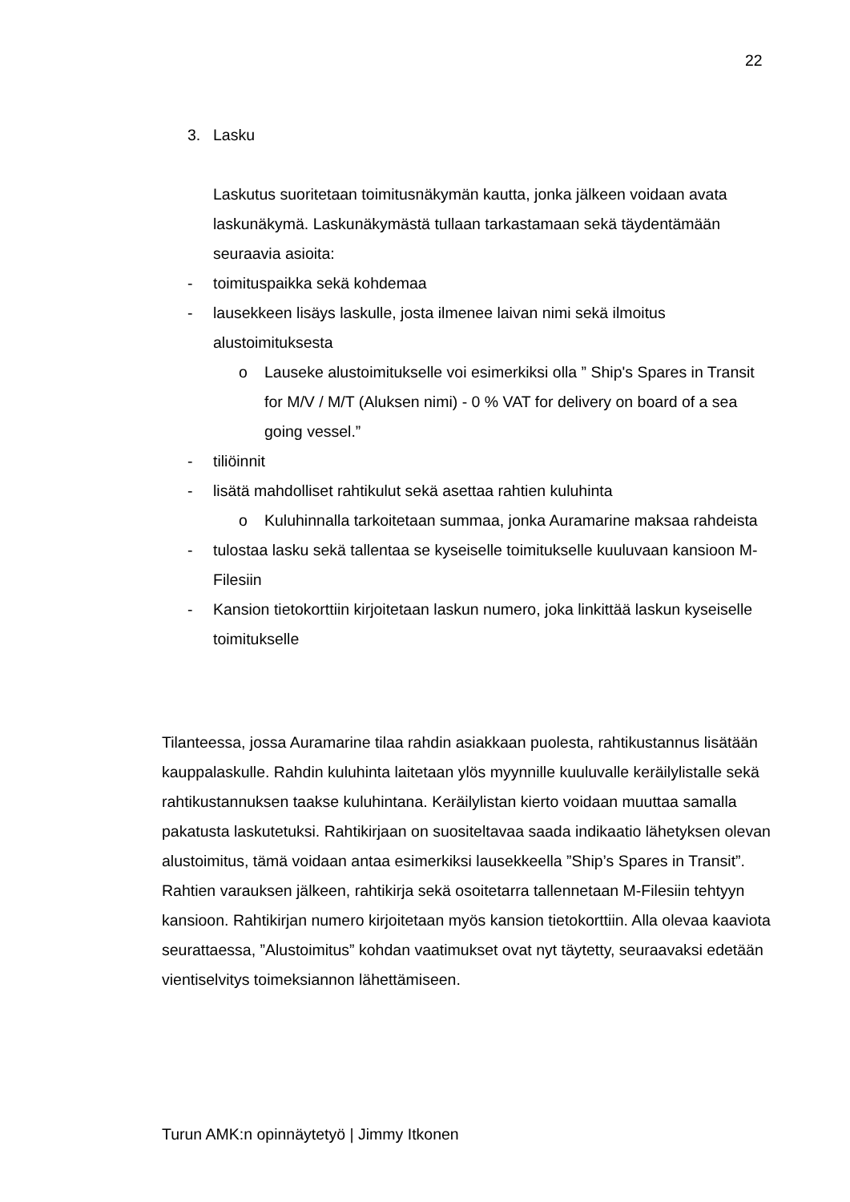22
3. Lasku
Laskutus suoritetaan toimitusnäkymän kautta, jonka jälkeen voidaan avata laskunäkymä. Laskunäkymästä tullaan tarkastamaan sekä täydentämään seuraavia asioita:
- toimituspaikka sekä kohdemaa
- lausekkeen lisäys laskulle, josta ilmenee laivan nimi sekä ilmoitus alustoimituksesta
o Lauseke alustoimitukselle voi esimerkiksi olla ” Ship's Spares in Transit for M/V / M/T (Aluksen nimi) - 0 % VAT for delivery on board of a sea going vessel.”
- tiliöinnit
- lisätä mahdolliset rahtikulut sekä asettaa rahtien kuluhinta
o Kuluhinnalla tarkoitetaan summaa, jonka Auramarine maksaa rahdeista
- tulostaa lasku sekä tallentaa se kyseiselle toimitukselle kuuluvaan kansioon M-Filesiin
- Kansion tietokorttiin kirjoitetaan laskun numero, joka linkittää laskun kyseiselle toimitukselle
Tilanteessa, jossa Auramarine tilaa rahdin asiakkaan puolesta, rahtikustannus lisätään kauppalaskulle. Rahdin kuluhinta laitetaan ylös myynnille kuuluvalle keräilylistalle sekä rahtikustannuksen taakse kuluhintana. Keräilylistan kierto voidaan muuttaa samalla pakatusta laskutetuksi. Rahtikirjaan on suositeltavaa saada indikaatio lähetyksen olevan alustoimitus, tämä voidaan antaa esimerkiksi lausekkeella ”Ship’s Spares in Transit”. Rahtien varauksen jälkeen, rahtikirja sekä osoitetarra tallennetaan M-Filesiin tehtyyn kansioon. Rahtikirjan numero kirjoitetaan myös kansion tietokorttiin. Alla olevaa kaaviota seurattaessa, ”Alustoimitus” kohdan vaatimukset ovat nyt täytetty, seuraavaksi edetään vientiselvitys toimeksiannon lähettämiseen.
Turun AMK:n opinnäytetyö | Jimmy Itkonen